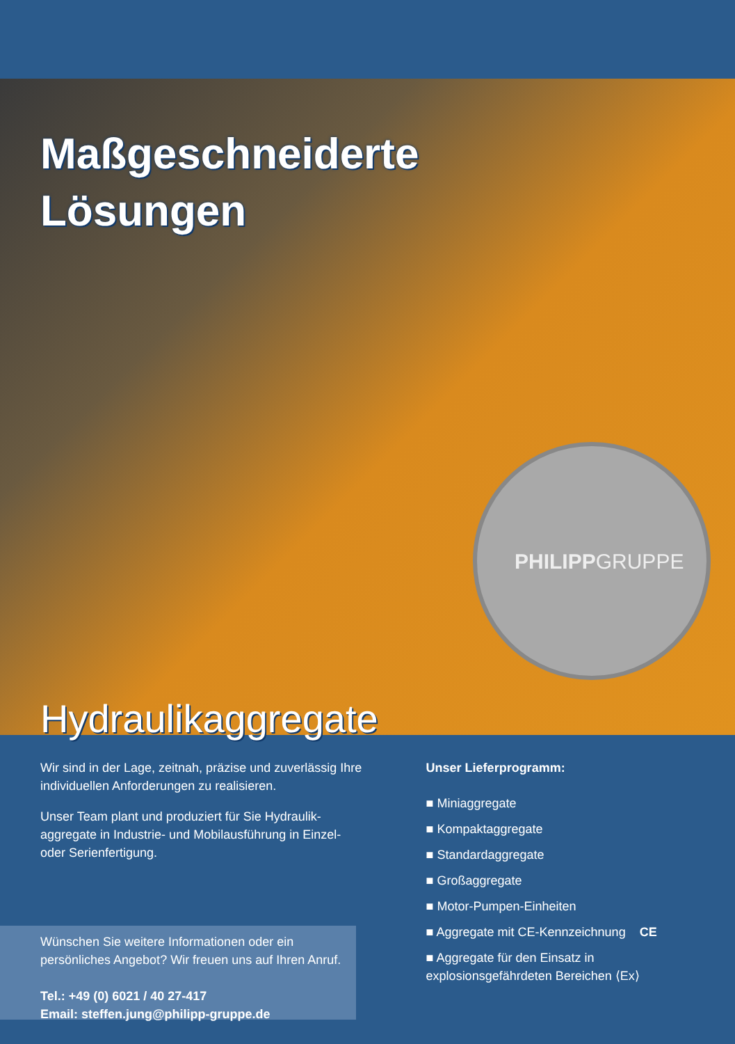Maßgeschneiderte
Lösungen
PHILIPPGRUPPE
Hydraulikaggregate
Wir sind in der Lage, zeitnah, präzise und zuverlässig Ihre individuellen Anforderungen zu realisieren.
Unser Team plant und produziert für Sie Hydraulik-aggregate in Industrie- und Mobilausführung in Einzel- oder Serienfertigung.
Unser Lieferprogramm:
■ Miniaggregate
■ Kompaktaggregate
■ Standardaggregate
■ Großaggregate
■ Motor-Pumpen-Einheiten
■ Aggregate mit CE-Kennzeichnung CE
■ Aggregate für den Einsatz in explosionsgefährdeten Bereichen ⟨Ex⟩
Wünschen Sie weitere Informationen oder ein persönliches Angebot? Wir freuen uns auf Ihren Anruf.
Tel.: +49 (0) 6021 / 40 27-417
Email: steffen.jung@philipp-gruppe.de